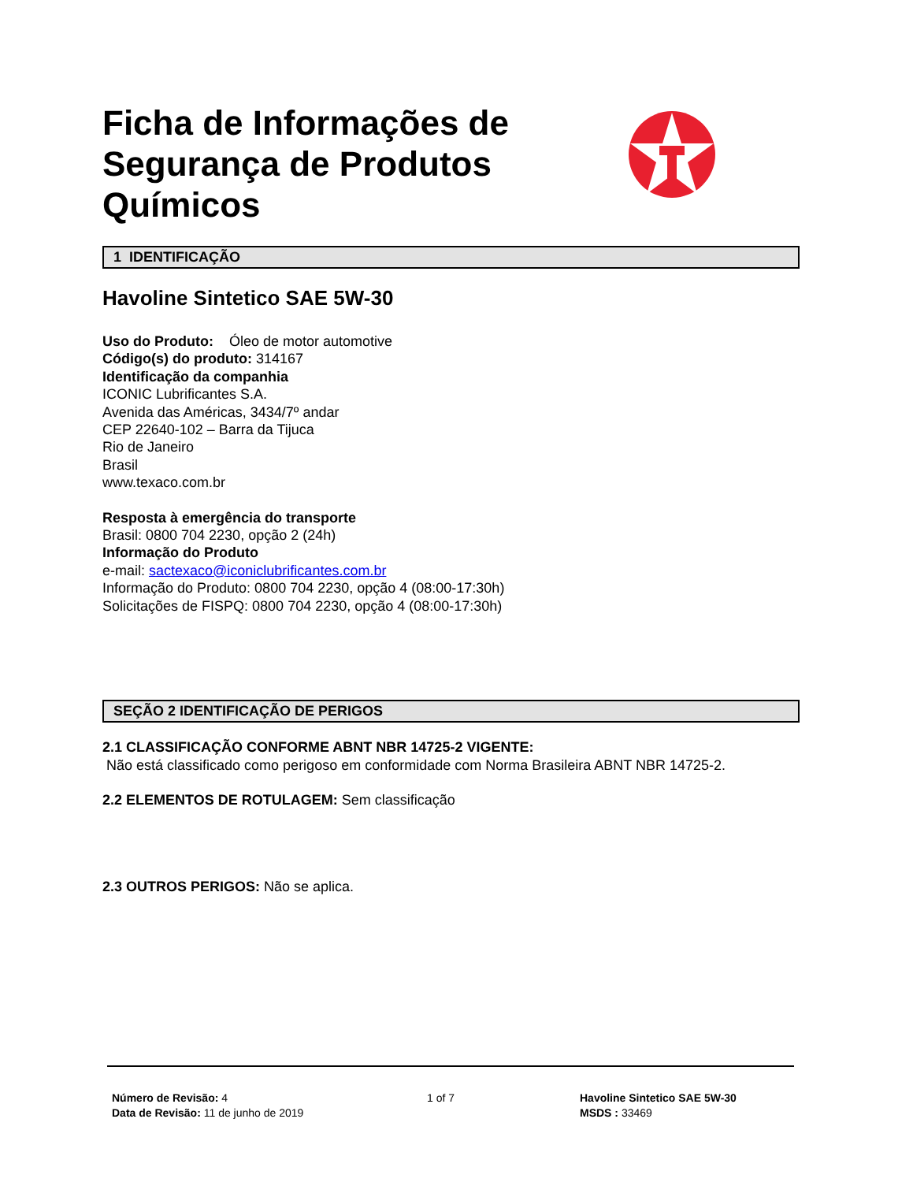Ficha de Informações de Segurança de Produtos Químicos
1 IDENTIFICAÇÃO
Havoline Sintetico SAE 5W-30
Uso do Produto: Óleo de motor automotive
Código(s) do produto: 314167
Identificação da companhia
ICONIC Lubrificantes S.A.
Avenida das Américas, 3434/7º andar
CEP 22640-102 – Barra da Tijuca
Rio de Janeiro
Brasil
www.texaco.com.br
Resposta à emergência do transporte
Brasil: 0800 704 2230, opção 2 (24h)
Informação do Produto
e-mail: sactexaco@iconiclubrificantes.com.br
Informação do Produto: 0800 704 2230, opção 4 (08:00-17:30h)
Solicitações de FISPQ: 0800 704 2230, opção 4 (08:00-17:30h)
SEÇÃO 2 IDENTIFICAÇÃO DE PERIGOS
2.1 CLASSIFICAÇÃO CONFORME ABNT NBR 14725-2 VIGENTE:
Não está classificado como perigoso em conformidade com Norma Brasileira ABNT NBR 14725-2.
2.2 ELEMENTOS DE ROTULAGEM: Sem classificação
2.3 OUTROS PERIGOS: Não se aplica.
Número de Revisão: 4
Data de Revisão: 11 de junho de 2019
1 of 7 Havoline Sintetico SAE 5W-30
MSDS : 33469